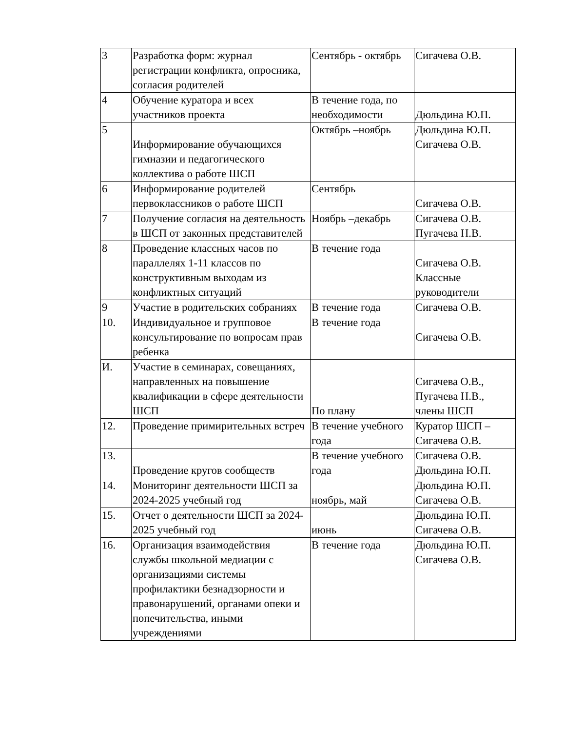| 3 | Разработка форм: журнал регистрации конфликта, опросника, согласия родителей | Сентябрь - октябрь | Сигачева О.В. |
| 4 | Обучение куратора и всех участников проекта | В течение года, по необходимости | Дюльдина Ю.П. |
| 5 | Информирование обучающихся гимназии и педагогического коллектива о работе ШСП | Октябрь –ноябрь | Дюльдина Ю.П. Сигачева О.В. |
| 6 | Информирование родителей первоклассников о работе ШСП | Сентябрь | Сигачева О.В. |
| 7 | Получение согласия на деятельность в ШСП от законных представителей | Ноябрь –декабрь | Сигачева О.В. Пугачева Н.В. |
| 8 | Проведение классных часов по параллелях 1-11 классов по конструктивным выходам из конфликтных ситуаций | В течение года | Сигачева О.В. Классные руководители |
| 9 | Участие в родительских собраниях | В течение года | Сигачева О.В. |
| 10. | Индивидуальное и групповое консультирование по вопросам прав ребенка | В течение года | Сигачева О.В. |
| И. | Участие в семинарах, совещаниях, направленных на повышение квалификации в сфере деятельности ШСП | По плану | Сигачева О.В., Пугачева Н.В., члены ШСП |
| 12. | Проведение примирительных встреч | В течение учебного года | Куратор ШСП – Сигачева О.В. |
| 13. | Проведение кругов сообществ | В течение учебного года | Сигачева О.В. Дюльдина Ю.П. |
| 14. | Мониторинг деятельности ШСП за 2024-2025 учебный год | ноябрь, май | Дюльдина Ю.П. Сигачева О.В. |
| 15. | Отчет о деятельности ШСП за 2024-2025 учебный год | июнь | Дюльдина Ю.П. Сигачева О.В. |
| 16. | Организация взаимодействия службы школьной медиации с организациями системы профилактики безнадзорности и правонарушений, органами опеки и попечительства, иными учреждениями | В течение года | Дюльдина Ю.П. Сигачева О.В. |